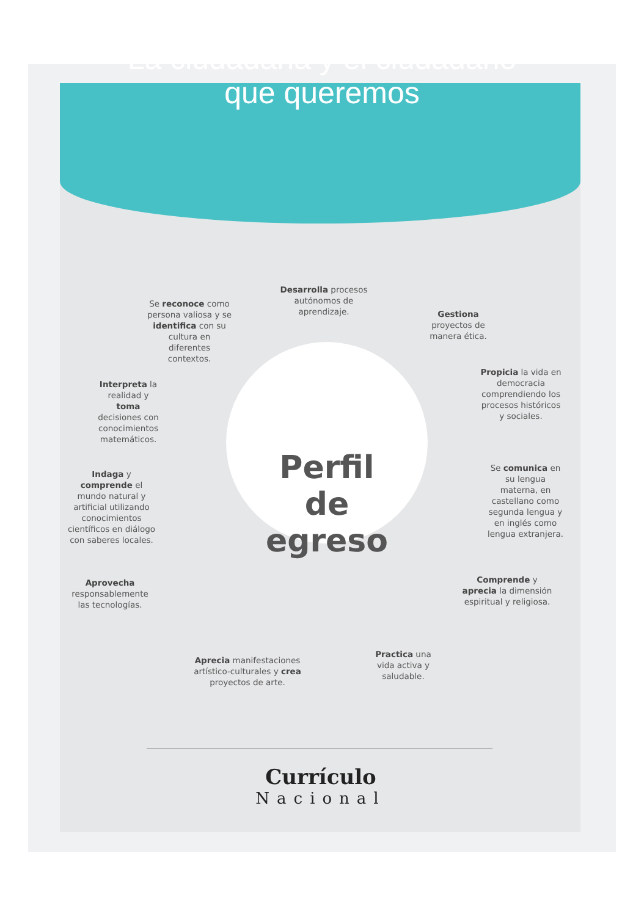La ciudadana y el ciudadano
que queremos
Desarrolla procesos autónomos de aprendizaje.
Se reconoce como persona valiosa y se identifica con su cultura en diferentes contextos.
Gestiona proyectos de manera ética.
Propicia la vida en democracia comprendiendo los procesos históricos y sociales.
Interpreta la realidad y toma decisiones con conocimientos matemáticos.
Perfil de egreso
Indaga y comprende el mundo natural y artificial utilizando conocimientos científicos en diálogo con saberes locales.
Se comunica en su lengua materna, en castellano como segunda lengua y en inglés como lengua extranjera.
Aprovecha responsablemente las tecnologías.
Comprende y aprecia la dimensión espiritual y religiosa.
Practica una vida activa y saludable.
Aprecia manifestaciones artístico-culturales y crea proyectos de arte.
Currículo
Nacional